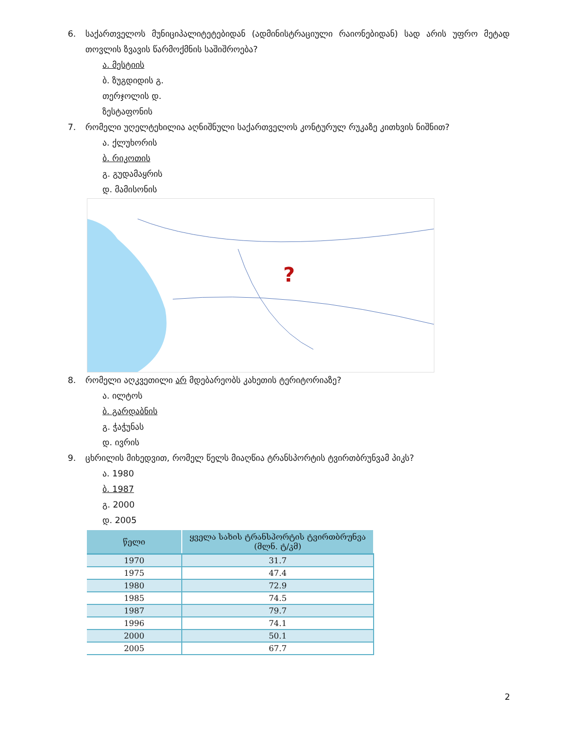6. საქართველოს მუნიციპალიტეტებიდან (ადმინისტრაციული რაიონებიდან) სად არის უფრო მეტად თოვლის ზვავის წარმოქმნის საშიშროება?
ა. მესტიის
ბ. ზუგდიდის გ.
თერჯოლის დ.
ზესტაფონის
7. რომელი უღელტეხილია აღნიშნული საქართველოს კონტურულ რუკაზე კითხვის ნიშნით?
ა. ქლუხორის
ბ. რიკოთის
გ. გუდამაყრის
დ. მამისონის
?
8. რომელი აღკვეთილი არ მდებარეობს კახეთის ტერიტორიაზე?
ა. ილტოს
ბ. გარდაბნის
გ. ჭაჭუნას
დ. ივრის
9. ცხრილის მიხედვით, რომელ წელს მიაღწია ტრანსპორტის ტვირთბრუნვამ პიკს?
ა. 1980
ბ. 1987
გ. 2000
დ. 2005
| წელი | ყველა სახის ტრანსპორტის ტვირთბრუნვა (მლნ. ტ/კმ) |
| --- | --- |
| 1970 | 31.7 |
| 1975 | 47.4 |
| 1980 | 72.9 |
| 1985 | 74.5 |
| 1987 | 79.7 |
| 1996 | 74.1 |
| 2000 | 50.1 |
| 2005 | 67.7 |
2